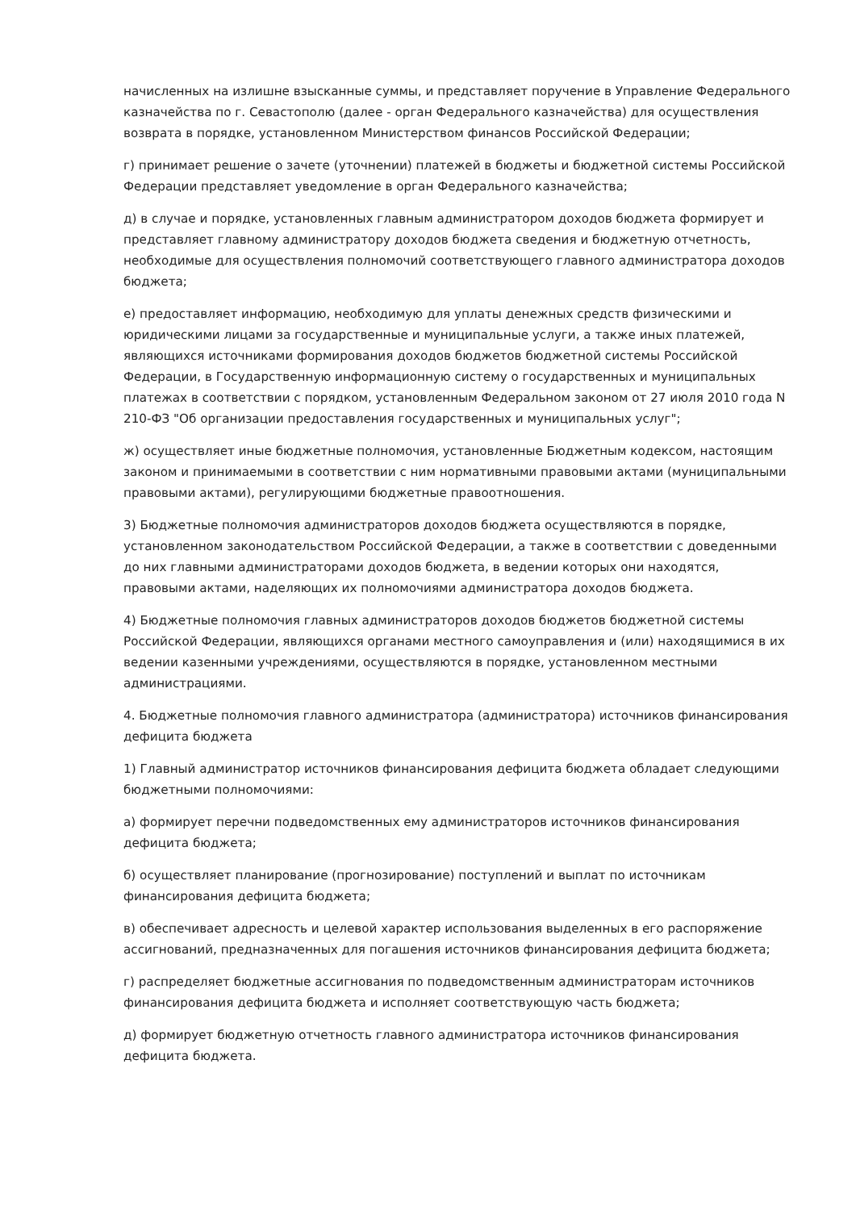начисленных на излишне взысканные суммы, и представляет поручение в Управление Федерального казначейства по г. Севастополю (далее - орган Федерального казначейства) для осуществления возврата в порядке, установленном Министерством финансов Российской Федерации;
г) принимает решение о зачете (уточнении) платежей в бюджеты и бюджетной системы Российской Федерации представляет уведомление в орган Федерального казначейства;
д) в случае и порядке, установленных главным администратором доходов бюджета формирует и представляет главному администратору доходов бюджета сведения и бюджетную отчетность, необходимые для осуществления полномочий соответствующего главного администратора доходов бюджета;
е) предоставляет информацию, необходимую для уплаты денежных средств физическими и юридическими лицами за государственные и муниципальные услуги, а также иных платежей, являющихся источниками формирования доходов бюджетов бюджетной системы Российской Федерации, в Государственную информационную систему о государственных и муниципальных платежах в соответствии с порядком, установленным Федеральном законом от 27 июля 2010 года N 210-ФЗ "Об организации предоставления государственных и муниципальных услуг";
ж) осуществляет иные бюджетные полномочия, установленные Бюджетным кодексом, настоящим законом и принимаемыми в соответствии с ним нормативными правовыми актами (муниципальными правовыми актами), регулирующими бюджетные правоотношения.
3) Бюджетные полномочия администраторов доходов бюджета осуществляются в порядке, установленном законодательством Российской Федерации, а также в соответствии с доведенными до них главными администраторами доходов бюджета, в ведении которых они находятся, правовыми актами, наделяющих их полномочиями администратора доходов бюджета.
4) Бюджетные полномочия главных администраторов доходов бюджетов бюджетной системы Российской Федерации, являющихся органами местного самоуправления и (или) находящимися в их ведении казенными учреждениями, осуществляются в порядке, установленном местными администрациями.
4. Бюджетные полномочия главного администратора (администратора) источников финансирования дефицита бюджета
1) Главный администратор источников финансирования дефицита бюджета обладает следующими бюджетными полномочиями:
а) формирует перечни подведомственных ему администраторов источников финансирования дефицита бюджета;
б) осуществляет планирование (прогнозирование) поступлений и выплат по источникам финансирования дефицита бюджета;
в) обеспечивает адресность и целевой характер использования выделенных в его распоряжение ассигнований, предназначенных для погашения источников финансирования дефицита бюджета;
г) распределяет бюджетные ассигнования по подведомственным администраторам источников финансирования дефицита бюджета и исполняет соответствующую часть бюджета;
д) формирует бюджетную отчетность главного администратора источников финансирования дефицита бюджета.